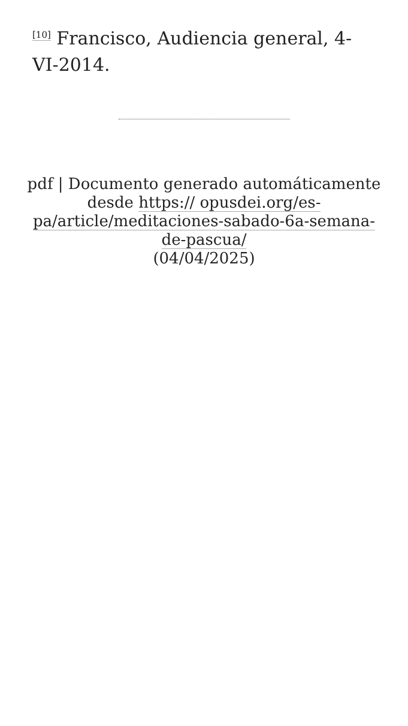<sup>[10]</sup> Francisco, Audiencia general, 4-VI-2014.
pdf | Documento generado automáticamente desde https:// opusdei.org/es-pa/article/meditaciones-sabado-6a-semana-de-pascua/
(04/04/2025)